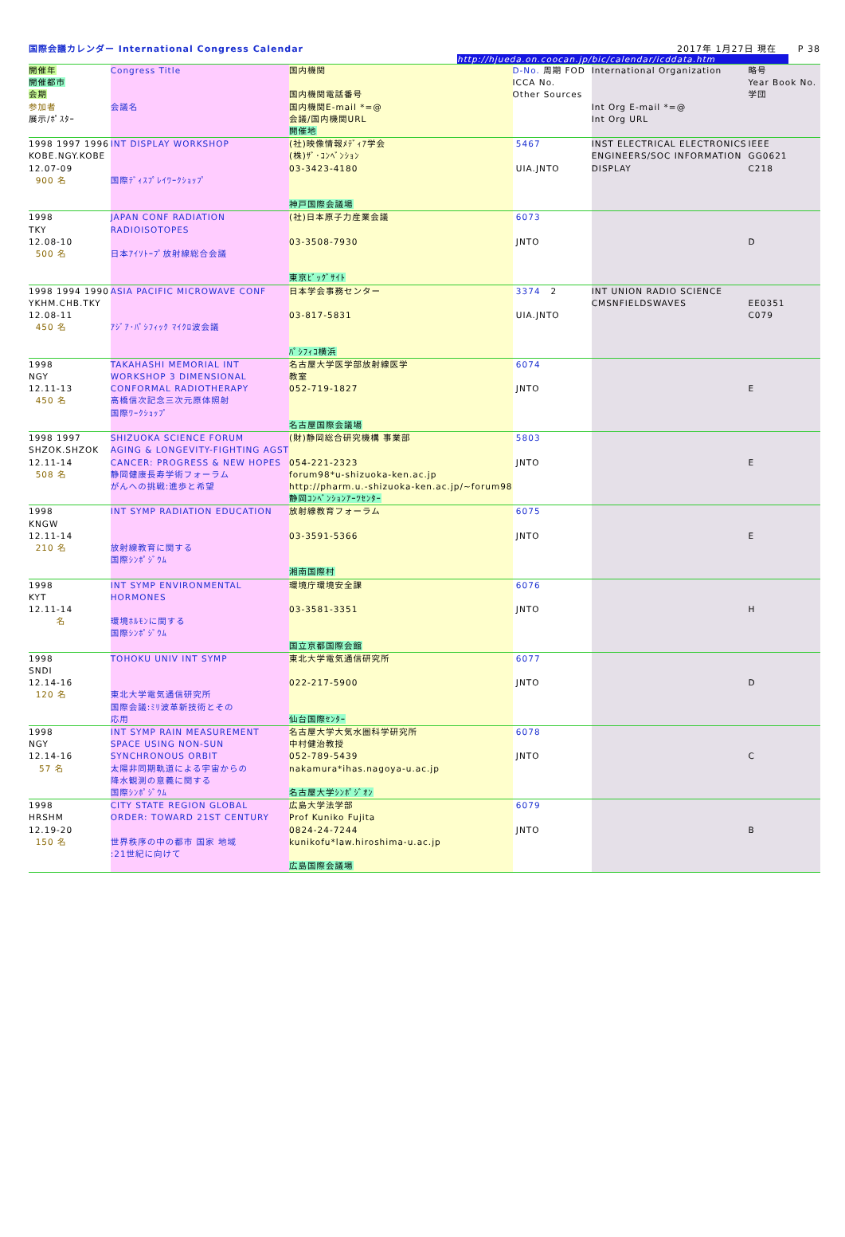国際会議カレンダー International Congress Calendar 2017年 1月27日 現在 P 38
http://hjueda.on.coocan.jp/bic/calendar/icddata.htm
| 開催年 開催都市 会期 参加者 展示/ﾎﾟｽﾀｰ | Congress Title 会議名 | 国内機関 国内機関電話番号 国内機関E-mail *=@ 会議/国内機関URL 開催地 | D-No. 周期 FOD ICCA No. Other Sources | International Organization Int Org E-mail *=@ Int Org URL | 略号 Year Book No. 学団 |
| 1998 1997 1996 KOBE.NGY.KOBE 12.07-09 900 名 | INT DISPLAY WORKSHOP 国際ﾃﾞｨｽﾌﾟﾚｲﾜｰｸｼｮｯﾌﾟ | (社)映像情報ﾒﾃﾞｨｱ学会 (株)ｻﾞ･ｺﾝﾍﾞﾝｼｮﾝ 03-3423-4180 神戸国際会議場 | 5467 UIA.JNTO | INST ELECTRICAL ELECTRONICS ENGINEERS/SOC INFORMATION DISPLAY | IEEE GG0621 C218 |
| 1998 TKY 12.08-10 500 名 | JAPAN CONF RADIATION RADIOISOTOPES 日本ｱｲｿﾄｰﾌﾟ放射線総合会議 | (社)日本原子力産業会議 03-3508-7930 東京ﾋﾞｯｸﾞｻｲﾄ | 6073 JNTO | | D |
| 1998 1994 1990 YKHM.CHB.TKY 12.08-11 450 名 | ASIA PACIFIC MICROWAVE CONF ｱｼﾞｱ･ﾊﾟｼﾌｨｯｸ ﾏｲｸﾛ波会議 | 日本学会事務センター 03-817-5831 ﾊﾟｼﾌｨｺ横浜 | 3374 2 UIA.JNTO | INT UNION RADIO SCIENCE CMSNFIELDSWAVES | EE0351 C079 |
| 1998 NGY 12.11-13 450 名 | TAKAHASHI MEMORIAL INT WORKSHOP 3 DIMENSIONAL CONFORMAL RADIOTHERAPY 高橋信次記念三次元原体照射 国際ﾜｰｸｼｮｯﾌﾟ | 名古屋大学医学部放射線医学 教室 052-719-1827 名古屋国際会議場 | 6074 JNTO | | E |
| 1998 1997 SHZOK.SHZOK 12.11-14 508 名 | SHIZUOKA SCIENCE FORUM AGING & LONGEVITY-FIGHTING AGST CANCER: PROGRESS & NEW HOPES 静岡健康長寿学術フォーラム がんへの挑戦:進歩と希望 | (財)静岡総合研究機構 事業部 054-221-2323 forum98*u-shizuoka-ken.ac.jp http://pharm.u.-shizuoka-ken.ac.jp/~forum98 静岡ｺﾝﾍﾞﾝｼｮﾝｱｰﾂｾﾝﾀｰ | 5803 JNTO | | E |
| 1998 KNGW 12.11-14 210 名 | INT SYMP RADIATION EDUCATION 放射線教育に関する 国際ｼﾝﾎﾟｼﾞｳﾑ | 放射線教育フォーラム 03-3591-5366 湘南国際村 | 6075 JNTO | | E |
| 1998 KYT 12.11-14 名 | INT SYMP ENVIRONMENTAL HORMONES 環境ﾎﾙﾓﾝに関する 国際ｼﾝﾎﾟｼﾞｳﾑ | 環境庁環境安全課 03-3581-3351 国立京都国際会館 | 6076 JNTO | | H |
| 1998 SNDI 12.14-16 120 名 | TOHOKU UNIV INT SYMP 東北大学電気通信研究所 国際会議:ﾐﾘ波革新技術とその 応用 | 東北大学電気通信研究所 022-217-5900 仙台国際ｾﾝﾀｰ | 6077 JNTO | | D |
| 1998 NGY 12.14-16 57 名 | INT SYMP RAIN MEASUREMENT SPACE USING NON-SUN SYNCHRONOUS ORBIT 太陽非同期軌道による宇宙からの 降水観測の意義に関する 国際ｼﾝﾎﾟｼﾞｳﾑ | 名古屋大学大気水圏科学研究所 中村健治教授 052-789-5439 nakamura*ihas.nagoya-u.ac.jp 名古屋大学ｼﾝﾎﾟｼﾞｵﾝ | 6078 JNTO | | C |
| 1998 HRSHM 12.19-20 150 名 | CITY STATE REGION GLOBAL ORDER: TOWARD 21ST CENTURY 世界秩序の中の都市 国家 地域 :21世紀に向けて | 広島大学法学部 Prof Kuniko Fujita 0824-24-7244 kunikofu*law.hiroshima-u.ac.jp 広島国際会議場 | 6079 JNTO | | B |